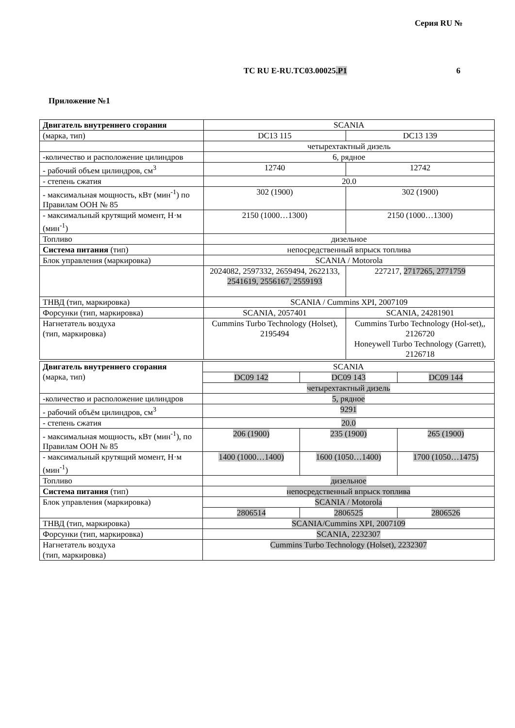Серия RU №
TC RU E-RU.TC03.00025.P1 6
Приложение №1
| Двигатель внутреннего сгорания | SCANIA | |
| (марка, тип) | DC13 115 | DC13 139 |
| | четырехтактный дизель | |
| -количество и расположение цилиндров | 6, рядное | |
| - рабочий объем цилиндров, см<sup>3</sup> | 12740 | 12742 |
| - степень сжатия | 20.0 | |
| - максимальная мощность, кВт (мин<sup>-1</sup>) по Правилам ООН № 85 | 302 (1900) | 302 (1900) |
| - максимальный крутящий момент, Н·м (мин<sup>-1</sup>) | 2150 (1000…1300) | 2150 (1000…1300) |
| Топливо | дизельное | |
| Система питания (тип) | непосредственный впрыск топлива | |
| Блок управления (маркировка) | SCANIA / Motorola | |
| | 2024082, 2597332, 2659494, 2622133, 2541619, 2556167, 2559193 | 227217, 2717265, 2771759 |
| ТНВД (тип, маркировка) | SCANIA / Cummins XPI, 2007109 | |
| Форсунки (тип, маркировка) | SCANIA, 2057401 | SCANIA, 24281901 |
| Нагнетатель воздуха (тип, маркировка) | Cummins Turbo Technology (Holset), 2195494 | Cummins Turbo Technology (Hol-set),, 2126720 Honeywell Turbo Technology (Garrett), 2126718 |
| Двигатель внутреннего сгорания (марка, тип) | SCANIA | | |
| | DC09 142 | DC09 143 | DC09 144 |
| | четырехтактный дизель | | |
| -количество и расположение цилиндров | 5, рядное | | |
| - рабочий объём цилиндров, см<sup>3</sup> | 9291 | | |
| - степень сжатия | 20.0 | | |
| - максимальная мощность, кВт (мин<sup>-1</sup>), по Правилам ООН № 85 | 206 (1900) | 235 (1900) | 265 (1900) |
| - максимальный крутящий момент, Н·м (мин<sup>-1</sup>) | 1400 (1000…1400) | 1600 (1050…1400) | 1700 (1050…1475) |
| Топливо | дизельное | | |
| Система питания (тип) | непосредственный впрыск топлива | | |
| Блок управления (маркировка) | SCANIA / Motorola | | |
| | 2806514 | 2806525 | 2806526 |
| ТНВД (тип, маркировка) | SCANIA/Cummins XPI, 2007109 | | |
| Форсунки (тип, маркировка) | SCANIA, 2232307 | | |
| Нагнетатель воздуха (тип, маркировка) | Cummins Turbo Technology (Holset), 2232307 | | |